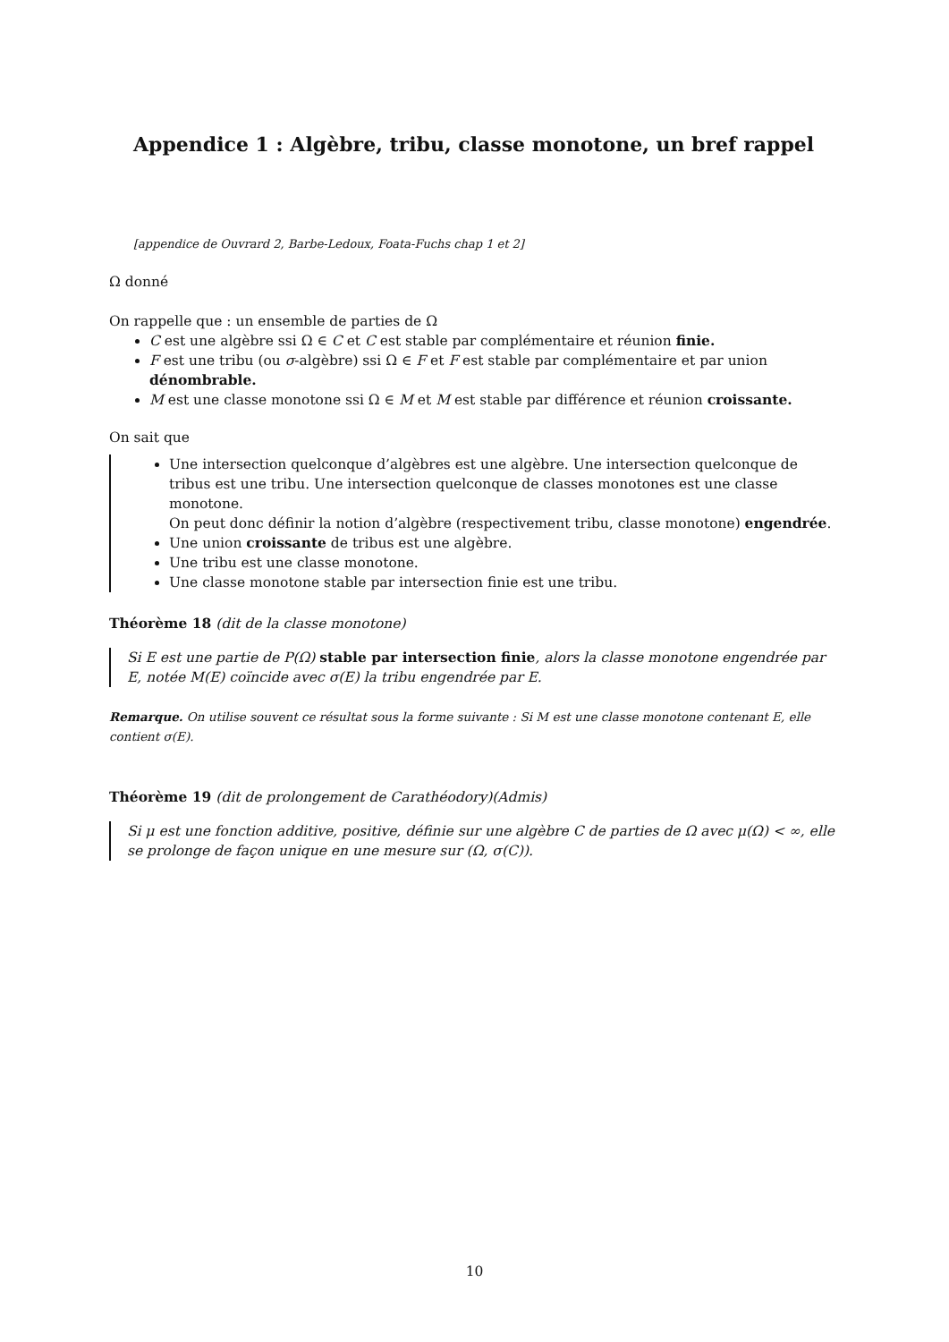Appendice 1 : Algèbre, tribu, classe monotone, un bref rappel
[appendice de Ouvrard 2, Barbe-Ledoux, Foata-Fuchs chap 1 et 2]
Ω donné
On rappelle que : un ensemble de parties de Ω
C est une algèbre ssi Ω ∈ C et C est stable par complémentaire et réunion finie.
F est une tribu (ou σ-algèbre) ssi Ω ∈ F et F est stable par complémentaire et par union dénombrable.
M est une classe monotone ssi Ω ∈ M et M est stable par différence et réunion croissante.
On sait que
Une intersection quelconque d’algèbres est une algèbre. Une intersection quelconque de tribus est une tribu. Une intersection quelconque de classes monotones est une classe monotone.
On peut donc définir la notion d’algèbre (respectivement tribu, classe monotone) engendrée.
Une union croissante de tribus est une algèbre.
Une tribu est une classe monotone.
Une classe monotone stable par intersection finie est une tribu.
Théorème 18 (dit de la classe monotone)
Si E est une partie de P(Ω) stable par intersection finie, alors la classe monotone engendrée par E, notée M(E) coïncide avec σ(E) la tribu engendrée par E.
Remarque. On utilise souvent ce résultat sous la forme suivante : Si M est une classe monotone contenant E, elle contient σ(E).
Théorème 19 (dit de prolongement de Carathéodory)(Admis)
Si μ est une fonction additive, positive, définie sur une algèbre C de parties de Ω avec μ(Ω) < ∞, elle se prolonge de façon unique en une mesure sur (Ω, σ(C)).
10